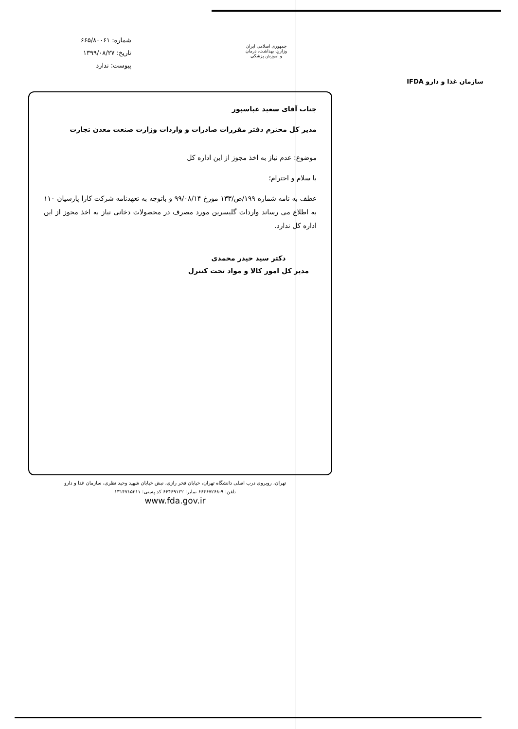سازمان غذا و دارو IFDA
جمهوری اسلامی ایران
وزارت بهداشت، درمان
و آموزش پزشکی
شماره: ۶۶۵/۸۰۰۶۱
تاریخ: ۱۳۹۹/۰۸/۲۷
پیوست: ندارد
جناب آقای سعید عباسپور
مدیر کل محترم دفتر مقررات صادرات و واردات وزارت صنعت معدن تجارت
موضوع: عدم نیاز به اخذ مجوز از این اداره کل
با سلام و احترام؛
عطف به نامه شماره ۱۹۹/ص/۱۳۳ مورخ ۹۹/۰۸/۱۴ و باتوجه به تعهدنامه شرکت کارا پارسیان ۱۱۰ به اطلاع می رساند واردات گلیسرین مورد مصرف در محصولات دخانی نیاز به اخذ مجوز از این اداره کل ندارد.
دکتر سید حیدر محمدی
مدیر کل امور کالا و مواد تحت کنترل
تهران، روبروی درب اصلی دانشگاه تهران، خیابان فخر رازی، نبش خیابان شهید وحید نظری، سازمان غذا و دارو
تلفن: ۹-۶۶۴۶۷۲۶۸ نمابر: ۶۶۴۶۹۱۲۲ کد پستی: ۱۳۱۴۷۱۵۳۱۱
www.fda.gov.ir